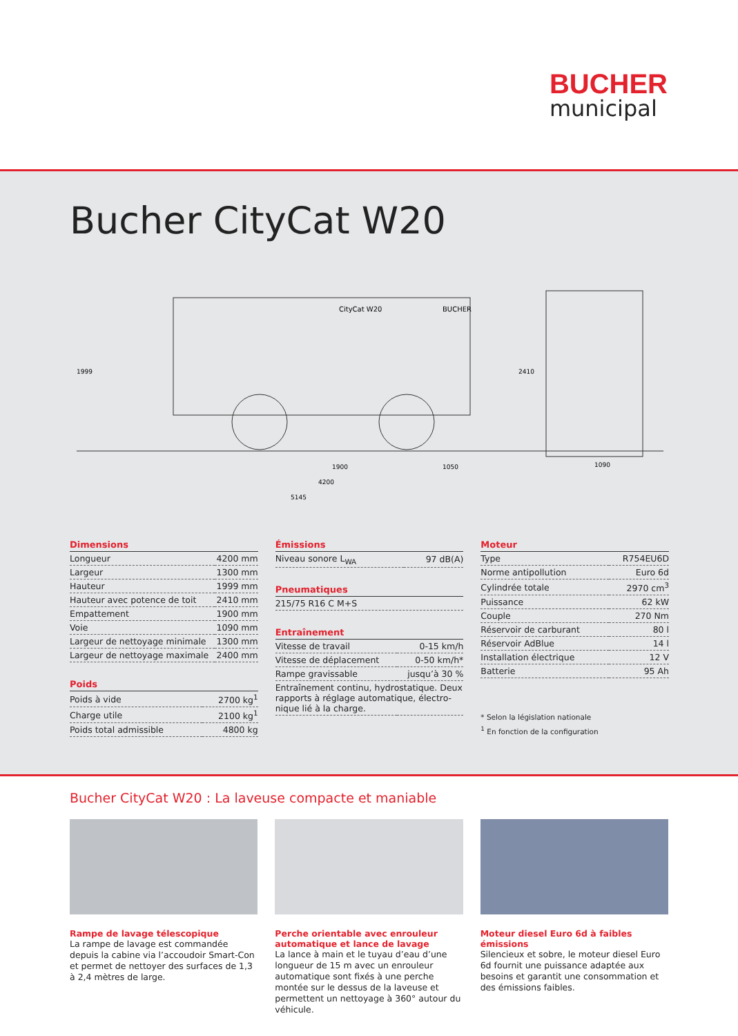BUCHER
municipal
Bucher CityCat W20
1900
1050
4200
5145
1090
1999
2410
CityCat W20
BUCHER
Dimensions
| Longueur | 4200 mm |
| Largeur | 1300 mm |
| Hauteur | 1999 mm |
| Hauteur avec potence de toit | 2410 mm |
| Empattement | 1900 mm |
| Voie | 1090 mm |
| Largeur de nettoyage minimale | 1300 mm |
| Largeur de nettoyage maximale | 2400 mm |
Poids
| Poids à vide | 2700 kg<sup>1</sup> |
| Charge utile | 2100 kg<sup>1</sup> |
| Poids total admissible | 4800 kg |
Émissions
| Niveau sonore L<sub>WA</sub> | 97 dB(A) |
Pneumatiques
| 215/75 R16 C M+S |
Entraînement
| Vitesse de travail | 0-15 km/h |
| Vitesse de déplacement | 0-50 km/h* |
| Rampe gravissable | jusqu’à 30 % |
| Entraînement continu, hydrostatique. Deux rapports à réglage automatique, électro-nique lié à la charge. | |
Moteur
| Type | R754EU6D |
| Norme antipollution | Euro 6d |
| Cylindrée totale | 2970 cm<sup>3</sup> |
| Puissance | 62 kW |
| Couple | 270 Nm |
| Réservoir de carburant | 80 l |
| Réservoir AdBlue | 14 l |
| Installation électrique | 12 V |
| Batterie | 95 Ah |
* Selon la législation nationale
<sup>1</sup> En fonction de la configuration
Bucher CityCat W20 : La laveuse compacte et maniable
Rampe de lavage télescopique
La rampe de lavage est commandée depuis la cabine via l’accoudoir Smart-Con et permet de nettoyer des surfaces de 1,3 à 2,4 mètres de large.
Perche orientable avec enrouleur automatique et lance de lavage
La lance à main et le tuyau d’eau d’une longueur de 15 m avec un enrouleur automatique sont fixés à une perche montée sur le dessus de la laveuse et permettent un nettoyage à 360° autour du véhicule.
Moteur diesel Euro 6d à faibles émissions
Silencieux et sobre, le moteur diesel Euro 6d fournit une puissance adaptée aux besoins et garantit une consommation et des émissions faibles.